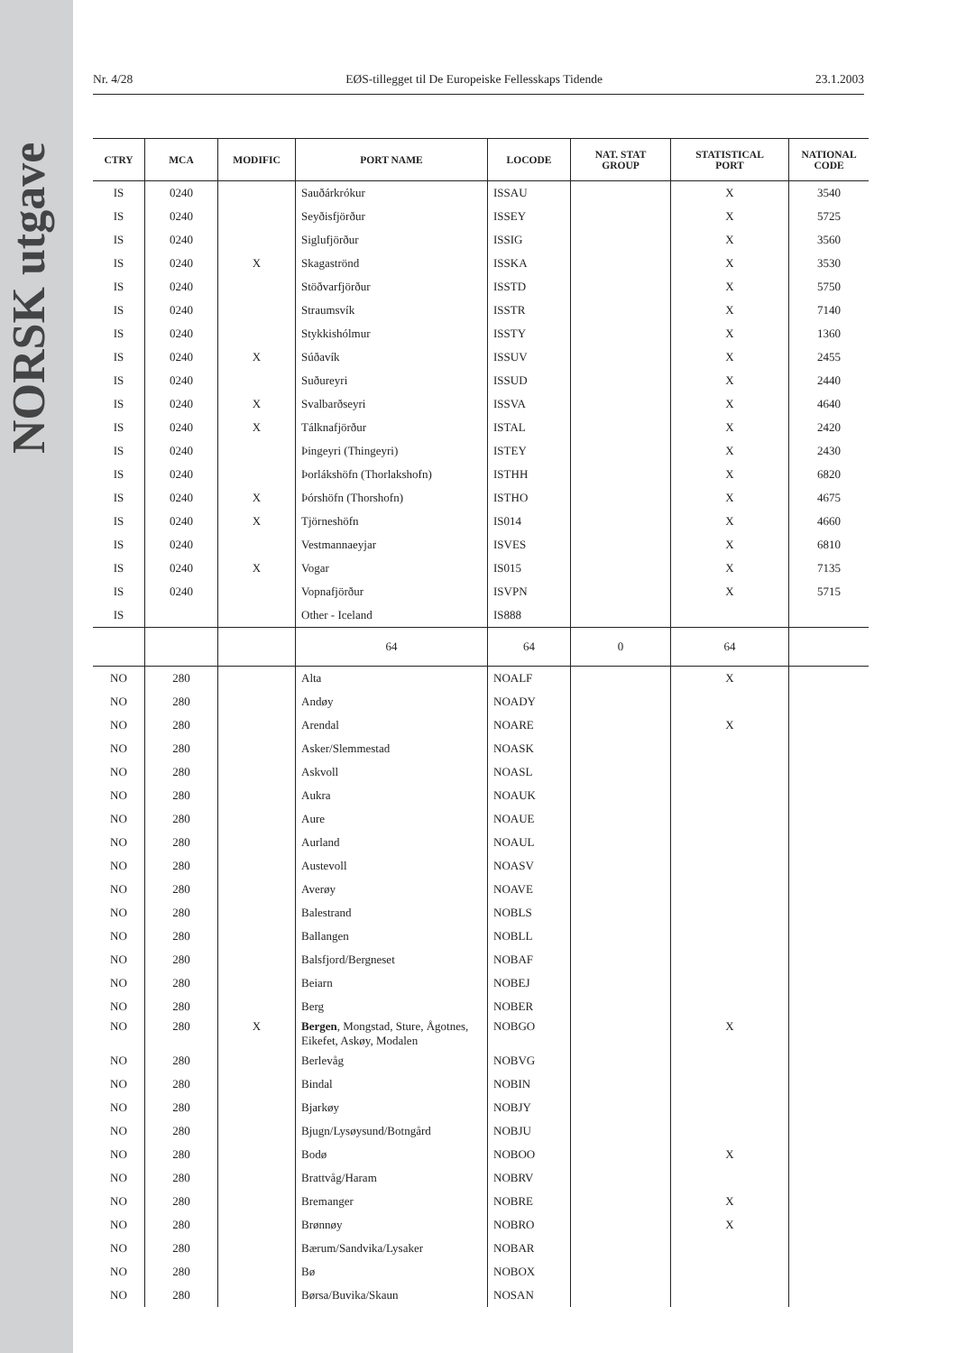NORSK utgave
Nr. 4/28 EØS-tillegget til De Europeiske Fellesskaps Tidende 23.1.2003
| CTRY | MCA | MODIFIC | PORT NAME | LOCODE | NAT. STAT GROUP | STATISTICAL PORT | NATIONAL CODE |
| --- | --- | --- | --- | --- | --- | --- | --- |
| IS | 0240 | | Sauðárkrókur | ISSAU | | X | 3540 |
| IS | 0240 | | Seyðisfjörður | ISSEY | | X | 5725 |
| IS | 0240 | | Siglufjörður | ISSIG | | X | 3560 |
| IS | 0240 | X | Skagaströnd | ISSKA | | X | 3530 |
| IS | 0240 | | Stöðvarfjörður | ISSTD | | X | 5750 |
| IS | 0240 | | Straumsvík | ISSTR | | X | 7140 |
| IS | 0240 | | Stykkishólmur | ISSTY | | X | 1360 |
| IS | 0240 | X | Súðavík | ISSUV | | X | 2455 |
| IS | 0240 | | Suðureyri | ISSUD | | X | 2440 |
| IS | 0240 | X | Svalbarðseyri | ISSVA | | X | 4640 |
| IS | 0240 | X | Tálknafjörður | ISTAL | | X | 2420 |
| IS | 0240 | | Þingeyri (Thingeyri) | ISTEY | | X | 2430 |
| IS | 0240 | | Þorlákshöfn (Thorlakshofn) | ISTHH | | X | 6820 |
| IS | 0240 | X | Þórshöfn (Thorshofn) | ISTHO | | X | 4675 |
| IS | 0240 | X | Tjörneshöfn | IS014 | | X | 4660 |
| IS | 0240 | | Vestmannaeyjar | ISVES | | X | 6810 |
| IS | 0240 | X | Vogar | IS015 | | X | 7135 |
| IS | 0240 | | Vopnafjörður | ISVPN | | X | 5715 |
| IS | | | Other - Iceland | IS888 | | | |
| | | | 64 | 64 | 0 | 64 | |
| NO | 280 | | Alta | NOALF | | X | |
| NO | 280 | | Andøy | NOADY | | | |
| NO | 280 | | Arendal | NOARE | | X | |
| NO | 280 | | Asker/Slemmestad | NOASK | | | |
| NO | 280 | | Askvoll | NOASL | | | |
| NO | 280 | | Aukra | NOAUK | | | |
| NO | 280 | | Aure | NOAUE | | | |
| NO | 280 | | Aurland | NOAUL | | | |
| NO | 280 | | Austevoll | NOASV | | | |
| NO | 280 | | Averøy | NOAVE | | | |
| NO | 280 | | Balestrand | NOBLS | | | |
| NO | 280 | | Ballangen | NOBLL | | | |
| NO | 280 | | Balsfjord/Bergneset | NOBAF | | | |
| NO | 280 | | Beiarn | NOBEJ | | | |
| NO | 280 | | Berg | NOBER | | | |
| NO | 280 | X | Bergen , Mongstad, Sture, Ågotnes, Eikefet, Askøy, Modalen | NOBGO | | X | |
| NO | 280 | | Berlevåg | NOBVG | | | |
| NO | 280 | | Bindal | NOBIN | | | |
| NO | 280 | | Bjarkøy | NOBJY | | | |
| NO | 280 | | Bjugn/Lysøysund/Botngård | NOBJU | | | |
| NO | 280 | | Bodø | NOBOO | | X | |
| NO | 280 | | Brattvåg/Haram | NOBRV | | | |
| NO | 280 | | Bremanger | NOBRE | | X | |
| NO | 280 | | Brønnøy | NOBRO | | X | |
| NO | 280 | | Bærum/Sandvika/Lysaker | NOBAR | | | |
| NO | 280 | | Bø | NOBOX | | | |
| NO | 280 | | Børsa/Buvika/Skaun | NOSAN | | | |